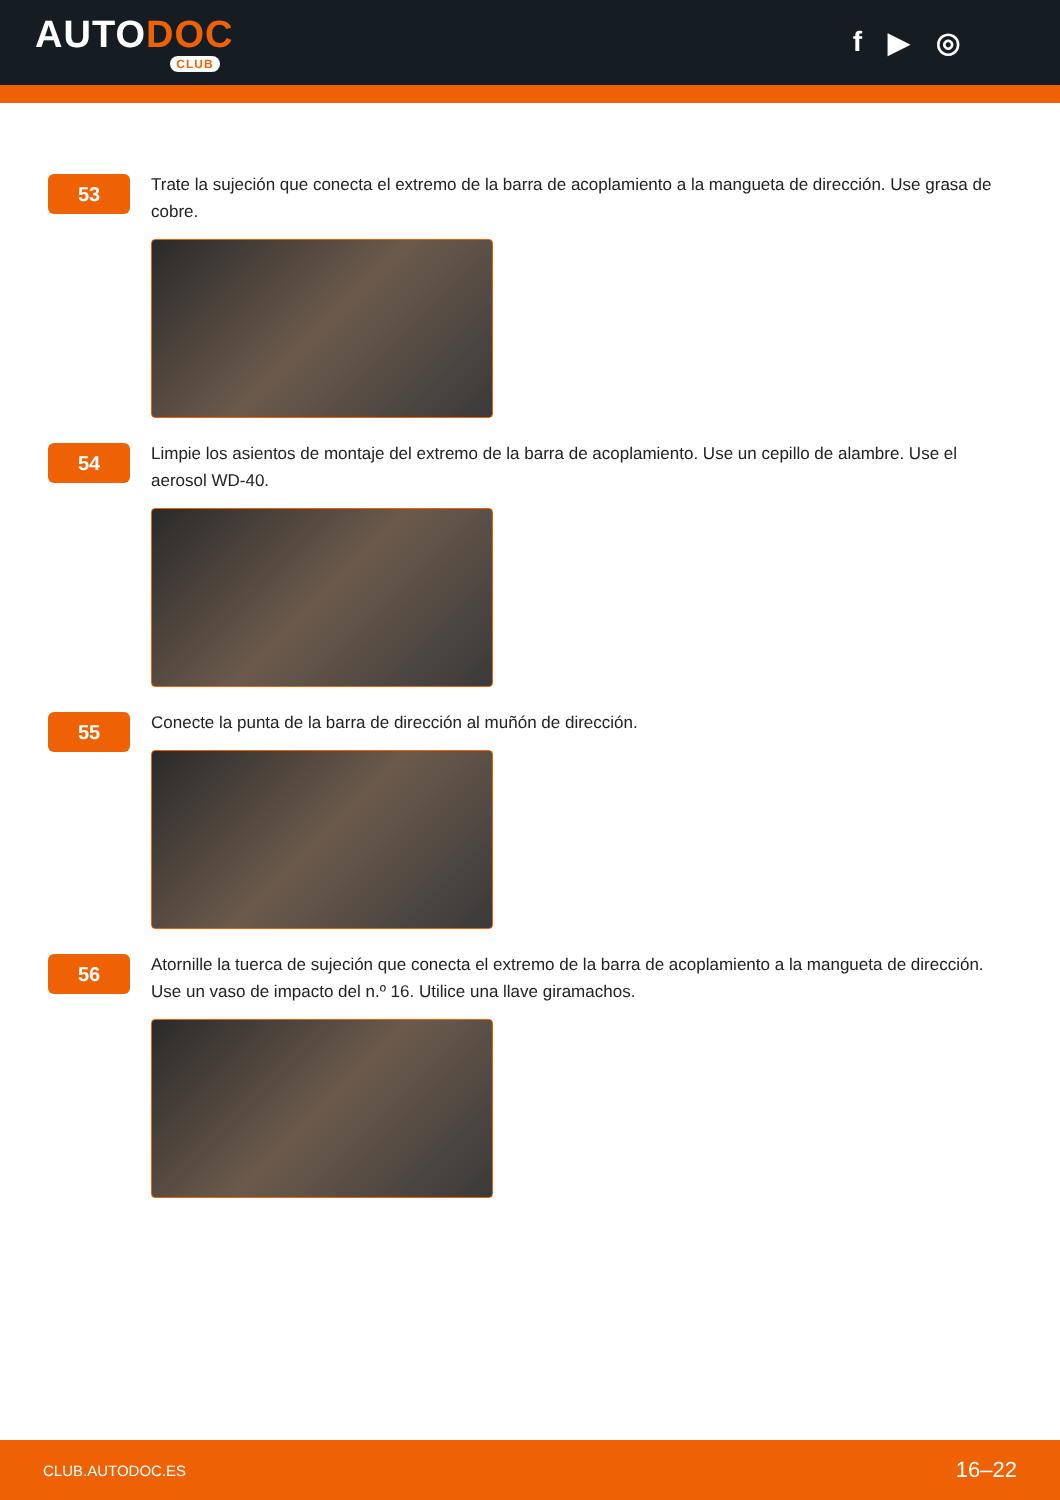AUTODOC
CLUB
f ▶ ◎
53
Trate la sujeción que conecta el extremo de la barra de acoplamiento a la mangueta de dirección. Use grasa de cobre.
54
Limpie los asientos de montaje del extremo de la barra de acoplamiento. Use un cepillo de alambre. Use el aerosol WD-40.
55
Conecte la punta de la barra de dirección al muñón de dirección.
56
Atornille la tuerca de sujeción que conecta el extremo de la barra de acoplamiento a la mangueta de dirección. Use un vaso de impacto del n.º 16. Utilice una llave giramachos.
CLUB.AUTODOC.ES 16–22